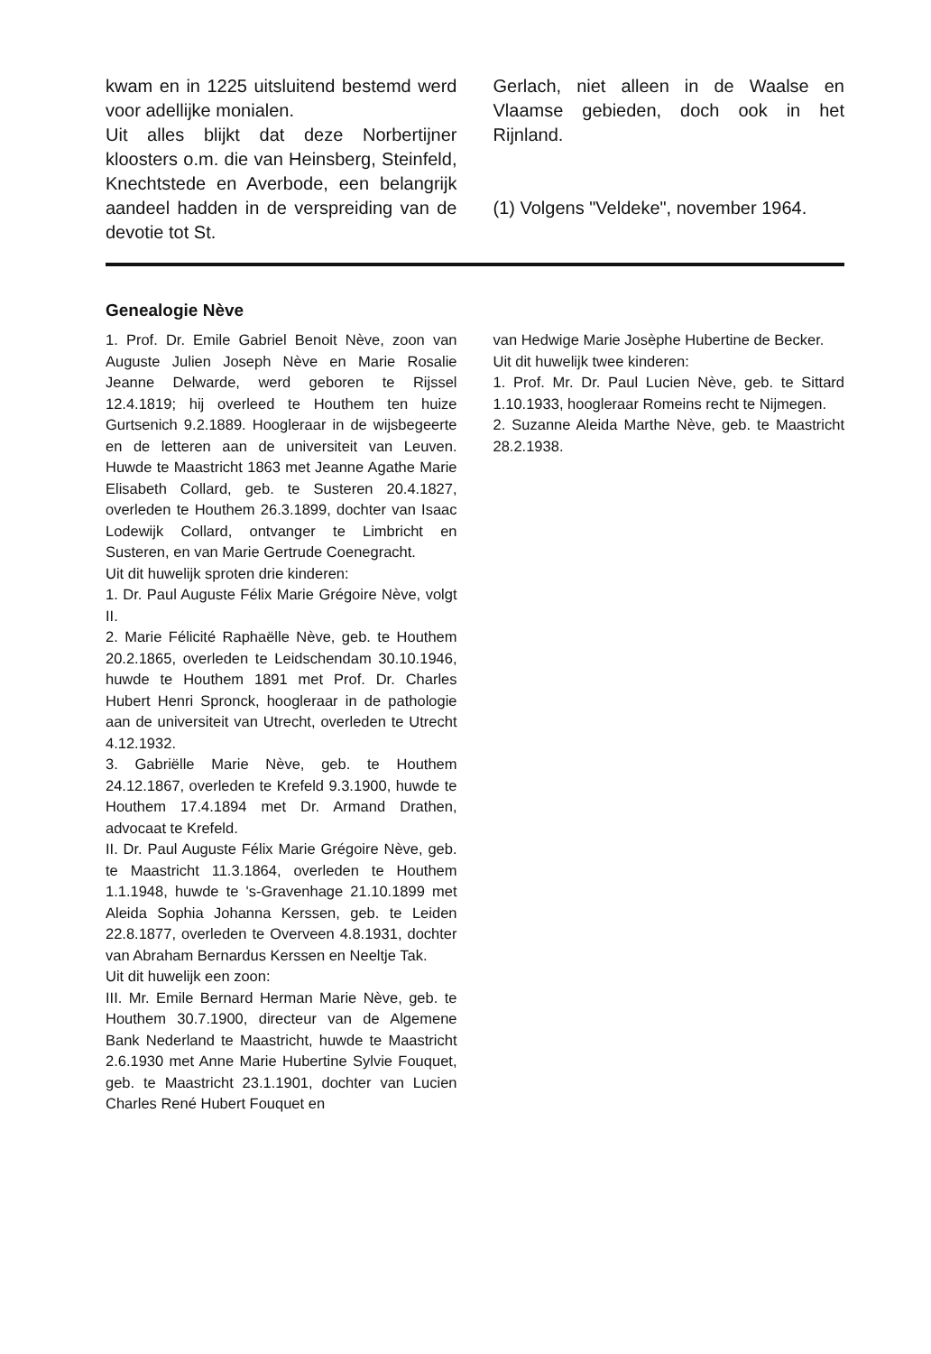kwam en in 1225 uitsluitend bestemd werd voor adellijke monialen.
Uit alles blijkt dat deze Norbertijner kloosters o.m. die van Heinsberg, Steinfeld, Knechtstede en Averbode, een belangrijk aandeel hadden in de verspreiding van de devotie tot St.
Gerlach, niet alleen in de Waalse en Vlaamse gebieden, doch ook in het Rijnland.
(1) Volgens "Veldeke", november 1964.
Genealogie Nève
1. Prof. Dr. Emile Gabriel Benoit Nève, zoon van Auguste Julien Joseph Nève en Marie Rosalie Jeanne Delwarde, werd geboren te Rijssel 12.4.1819; hij overleed te Houthem ten huize Gurtsenich 9.2.1889. Hoogleraar in de wijsbegeerte en de letteren aan de universiteit van Leuven. Huwde te Maastricht 1863 met Jeanne Agathe Marie Elisabeth Collard, geb. te Susteren 20.4.1827, overleden te Houthem 26.3.1899, dochter van Isaac Lodewijk Collard, ontvanger te Limbricht en Susteren, en van Marie Gertrude Coenegracht.
Uit dit huwelijk sproten drie kinderen:
1. Dr. Paul Auguste Félix Marie Grégoire Nève, volgt II.
2. Marie Félicité Raphaëlle Nève, geb. te Houthem 20.2.1865, overleden te Leidschendam 30.10.1946, huwde te Houthem 1891 met Prof. Dr. Charles Hubert Henri Spronck, hoogleraar in de pathologie aan de universiteit van Utrecht, overleden te Utrecht 4.12.1932.
3. Gabriëlle Marie Nève, geb. te Houthem 24.12.1867, overleden te Krefeld 9.3.1900, huwde te Houthem 17.4.1894 met Dr. Armand Drathen, advocaat te Krefeld.
II. Dr. Paul Auguste Félix Marie Grégoire Nève, geb. te Maastricht 11.3.1864, overleden te Houthem 1.1.1948, huwde te 's-Gravenhage 21.10.1899 met Aleida Sophia Johanna Kerssen, geb. te Leiden 22.8.1877, overleden te Overveen 4.8.1931, dochter van Abraham Bernardus Kerssen en Neeltje Tak.
Uit dit huwelijk een zoon:
III. Mr. Emile Bernard Herman Marie Nève, geb. te Houthem 30.7.1900, directeur van de Algemene Bank Nederland te Maastricht, huwde te Maastricht 2.6.1930 met Anne Marie Hubertine Sylvie Fouquet, geb. te Maastricht 23.1.1901, dochter van Lucien Charles René Hubert Fouquet en
van Hedwige Marie Josèphe Hubertine de Becker.
Uit dit huwelijk twee kinderen:
1. Prof. Mr. Dr. Paul Lucien Nève, geb. te Sittard 1.10.1933, hoogleraar Romeins recht te Nijmegen.
2. Suzanne Aleida Marthe Nève, geb. te Maastricht 28.2.1938.